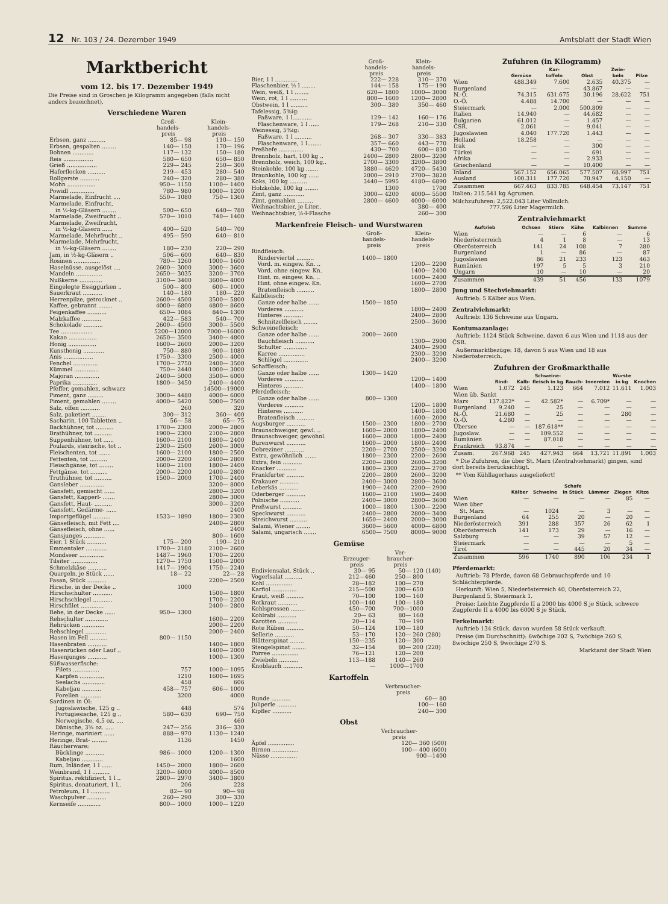12 Nr. 103 / 24. Dezember 1949 Amtsblatt der Stadt Wien
Marktbericht
vom 12. bis 17. Dezember 1949
Die Preise sind in Groschen je Kilogramm angegeben (falls nicht anders bezeichnet).
Verschiedene Waren
| | Groß- handels- preis | Klein- handels- preis |
| --- | --- | --- |
| Erbsen, ganz .......... | 85— 98 | 110— 150 |
| Erbsen, gespalten ........ | 140— 150 | 170— 196 |
| Bohnen ............ | 117— 132 | 150— 180 |
| Reis ................. | 580— 650 | 650— 850 |
| Grieß ................. | 229— 245 | 250— 300 |
| Haferflocken .......... | 219— 453 | 280— 540 |
| Rollgerste ........... | 240— 320 | 280— 380 |
| Mohn ................ | 950— 1150 | 1100— 1400 |
| Powidl .............. | 780— 980 | 1000— 1200 |
| Marmelade, Einfrucht .... | 550— 1080 | 750— 1360 |
| Marmelade, Einfrucht, | | |
| in ½-kg-Gläsern ........ | 500— 650 | 640— 780 |
| Marmelade, Zweifrucht .. | 570— 1010 | 740— 1400 |
| Marmelade, Zweifrucht, | | |
| in ½-kg-Gläsern ...... | 400— 520 | 540— 700 |
| Marmelade, Mehrfrucht .. | 495— 590 | 640— 810 |
| Marmelade, Mehrfrucht, | | |
| in ¼-kg-Gläsern ........ | 180— 230 | 220— 290 |
| Jam, in ½-kg-Gläsern .. | 506— 600 | 640— 830 |
| Rosinen ............... | 780— 1260 | 1000— 1600 |
| Haselnüsse, ausgelöst .... | 2600— 3000 | 3000— 3600 |
| Mandeln ............... | 2650— 3035 | 3200— 3700 |
| Nußkerne ............. | 3100— 3400 | 3600— 4000 |
| Eingelegte Essiggurken .. | 500— 800 | 600— 1000 |
| Sauerkraut ........... | 140— 180 | 180— 220 |
| Herrenpilze, getrocknet .. | 2600— 4500 | 3500— 5800 |
| Kaffee, gebrannt ........ | 4000— 6800 | 4800— 8600 |
| Feigenkaffee ........... | 650— 1084 | 840— 1300 |
| Malzkaffee ........... | 422— 583 | 540— 700 |
| Schokolade ........... | 2600— 4500 | 3000— 5500 |
| Tee .................. | 5200—12000 | 7000—16000 |
| Kakao ................ | 2650— 3500 | 3400— 4800 |
| Honig ................ | 1600— 2600 | 2000— 3200 |
| Kunsthonig ............ | 750— 880 | 900— 1080 |
| Anis ................. | 1750— 3300 | 2500— 4000 |
| Fenchel .............. | 1700— 2750 | 2400— 3500 |
| Kümmel .............. | 750— 2440 | 1000— 3000 |
| Majoran .............. | 2400— 5000 | 3500— 6000 |
| Paprika .............. | 1800— 3450 | 2400— 4400 |
| Pfeffer, gemahlen, schwarz | | 14500—19000 |
| Piment, ganz ......... | 3000— 4480 | 4000— 6000 |
| Piment, gemahlen ........ | 4000— 5420 | 5000— 7500 |
| Salz, offen ........... | 260 | 320 |
| Salz, paketiert ........ | 300— 312 | 360— 400 |
| Sacharin, 100 Tabletten .. | 56— 58 | 65— 75 |
| Backhühner, tot .......... | 1700— 2300 | 2000— 2800 |
| Brathühner, tot .......... | 1900— 2300 | 2100— 2800 |
| Suppenhühner, tot ...... | 1600— 2100 | 1800— 2400 |
| Poulards, steirische, tot .. | 2300— 2500 | 2600— 3000 |
| Fleischenten, tot ....... | 1600— 2100 | 1800— 2500 |
| Fettenten, tot .......... | 2000— 2200 | 2400— 2800 |
| Fleischgänse, tot ........ | 1600— 2100 | 1800— 2400 |
| Fettgänse, tot .......... | 2000— 2200 | 2400— 2800 |
| Truthühner, tot .......... | 1500— 2000 | 1700— 2400 |
| Gansleber .............. | | 3200— 8000 |
| Gansfett, gemischt ...... | | 2800— 3200 |
| Gansfett, Kapperl- ....... | | 2800— 3000 |
| Gansfett, Haut- .......... | | 3000— 3200 |
| Gansfett, Gedärme- ...... | | 2400 |
| Importgeflügel .......... | 1533— 1890 | 1800— 2300 |
| Gänsefleisch, mit Fett .... | | 2400— 2800 |
| Gänsefleisch, ohne ...... | | 2400 |
| Gansjunges ............ | | 800— 1600 |
| Eier, 1 Stück ........... | 175— 200 | 190— 210 |
| Emmentaler ............ | 1700— 2180 | 2100— 2600 |
| Mondseer .............. | 1487— 1960 | 1700— 2200 |
| Tilsiter ............... | 1270— 1750 | 1500— 2000 |
| Schmelzkäse ........... | 1417— 1904 | 1750— 2240 |
| Quargeln, je Stück ...... | 18— 22 | 22— 28 |
| Fasan, Stück ........... | | 2200— 2500 |
| Hirsche, in der Decke .. | 1000 | |
| Hirschschulter ........... | | 1500— 1800 |
| Hirschschlegel ........... | | 1700— 2200 |
| Hirschfilet ............. | | 2400— 2800 |
| Rehe, in der Decke ...... | 950— 1300 | |
| Rehschulter ............. | | 1600— 2200 |
| Rehrücken ............. | | 2000— 2200 |
| Rehschlegel ............ | | 2000— 2400 |
| Hasen im Fell .......... | 800— 1150 | |
| Hasenbraten ........... | | 1400— 1800 |
| Hasenrücken oder Lauf .. | | 1400— 2000 |
| Hasenjunges ........... | | 1000— 1300 |
| Süßwasserfische: | | |
| Filets ............... | 757 | 1000— 1095 |
| Karpfen .............. | 1210 | 1600— 1695 |
| Seelachs ............. | 458 | 606 |
| Kabeljau ........... | 458— 757 | 606— 1000 |
| Forellen ............ | 3200 | 4000 |
| Sardinen in Öl: | | |
| Jugoslawische, 125 g .. | 448 | 574 |
| Portugiesische, 125 g .. | 580— 630 | 690— 750 |
| Norwegische, 4,5 oz. .... | | 460 |
| Dänische, 3¾ oz. ..... | 247— 256 | 316— 330 |
| Heringe, mariniert ...... | 888— 970 | 1130— 1240 |
| Heringe, Brat- ......... | 1136 | 1450 |
| Räucherware: | | |
| Bücklinge ........... | 986— 1000 | 1200— 1300 |
| Kabeljau ............ | | 1600 |
| Rum, Inländer, 1 l ...... | 1450— 2000 | 1800— 2600 |
| Weinbrand, 1 l .......... | 3200— 6000 | 4000— 8500 |
| Spiritus, rektifiziert, 1 l .. | 2800— 2970 | 3400— 3800 |
| Spiritus, denaturiert, 1 l.. | 206 | 228 |
| Petroleum, 1 l ........... | 82— 90 | 90— 98 |
| Waschpulver ........... | 260— 290 | 300— 330 |
| Kernseife ............. | 800— 1000 | 1000— 1220 |
| | Groß- handels- preis | Klein- handels- preis |
| --- | --- | --- |
| Bier, 1 l ............. | 222— 228 | 310— 370 |
| Flaschenbier, ½ l ........ | 144— 158 | 175— 190 |
| Wein, weiß, 1 l ........ | 620— 1800 | 1000— 3000 |
| Wein, rot, 1 l .......... | 800— 1600 | 1200— 2800 |
| Obstwein, 1 l .......... | 300— 380 | 350— 460 |
| Tafelessig, 5%ig: | | |
| Faßware, 1 l........... | 129— 142 | 160— 176 |
| Flaschenware, 1 l ...... | 179— 268 | 210— 330 |
| Weinessig, 5%ig: | | |
| Faßware, 1 l .......... | 268— 307 | 330— 383 |
| Flaschenware, 1 l........ | 357— 660 | 443— 770 |
| Preßhefe .............. | 430— 700 | 600— 830 |
| Brennholz, hart, 100 kg .. | 2400— 2800 | 2800— 3200 |
| Brennholz, weich, 100 kg.. | 2700— 3300 | 3200— 3800 |
| Steinkohle, 100 kg ....... | 3880— 4620 | 4720— 5430 |
| Braunkohle, 100 kg ...... | 2000— 2910 | 2700— 3820 |
| Koks, 100 kg .......... | 3440— 5995 | 4180— 6890 |
| Holzkohle, 100 kg ........ | 1300 | 1700 |
| Zimt, ganz ............ | 3000— 4200 | 4000— 5500 |
| Zimt, gemahlen ......... | 2800— 4600 | 4000— 6000 |
| Weihnachtsbier, je Liter.. | | 380— 400 |
| Weihnachtsbier, ½-l-Flasche | | 260— 300 |
Markenfreie Fleisch- und Wurstwaren
| | Groß- handels- preis | Klein- handels- preis |
| --- | --- | --- |
| Rindfleisch: | | |
| Rinderviertel .......... | 1400— 1800 | |
| Vord. m. eingew. Kn. .. | | 1200— 2200 |
| Vord. ohne eingew. Kn. | | 1400— 2400 |
| Hint. m. eingew. Kn. .. | | 1600— 2400 |
| Hint. ohne eingew. Kn. | | 1600— 2700 |
| Bratenfleisch .......... | | 1800— 2800 |
| Kalbfleisch: | | |
| Ganze oder halbe ...... | 1500— 1850 | |
| Vorderes ........... | | 1800— 2400 |
| Hinteres ........... | | 2400— 2800 |
| Schnitzelfleisch ........ | | 2500— 3600 |
| Schweinefleisch: | | |
| Ganze oder halbe ...... | 2000— 2600 | |
| Bauchfleisch ........... | | 1300— 2900 |
| Schulter .............. | | 2400— 2900 |
| Karree ............... | | 2300— 3200 |
| Schlögel .............. | | 2400— 3200 |
| Schaffleisch: | | |
| Ganze oder halbe ...... | 1300— 1420 | |
| Vorderes ........... | | 1200— 1400 |
| Hinteres ........... | | 1400— 1800 |
| Pferdefleisch: | | |
| Ganze oder halbe ...... | 800— 1300 | |
| Vorderes ........... | | 1200— 1800 |
| Hinteres ........... | | 1400— 1800 |
| Bratenfleisch .......... | | 1600— 2000 |
| Augsburger ........... | 1500— 2300 | 1800— 2700 |
| Braunschweiger, gewl. .. | 1600— 2000 | 1800— 2400 |
| Braunschweiger, gewöhnl. | 1600— 2000 | 1800— 2400 |
| Burenwurst ........... | 1600— 2000 | 1800— 2400 |
| Debreziner ........... | 2200— 2700 | 2500— 3200 |
| Extra, gewöhnlich ....... | 1800— 2300 | 2200— 2600 |
| Extra, fein ........... | 2200— 2800 | 2600— 3200 |
| Knacker ........... | 1800— 2300 | 2200— 2700 |
| Frankfurter .......... | 2200— 2800 | 2600— 3200 |
| Krakauer ........... | 2400— 3000 | 2800— 3600 |
| Leberkäs ........... | 1900— 2400 | 2200— 2900 |
| Oderberger ........... | 1600— 2100 | 1900— 2400 |
| Polnische ........... | 2400— 3000 | 2800— 3600 |
| Preßwurst ........... | 1000— 1800 | 1300— 2200 |
| Speckwurst ........... | 2400— 2800 | 2800— 3400 |
| Streichwurst .......... | 1650— 2400 | 2000— 3000 |
| Salami, Wiener ........ | 3600— 5600 | 4000— 6800 |
| Salami, ungarisch ....... | 6500— 7500 | 8000— 9000 |
Gemüse
| | Erzeuger- preis | Ver- braucher- preis | |
| --- | --- | --- | --- |
| Endiviensalat, Stück .. | 30— 95 | 50— 120 | (140) |
| Vogerlsalat .......... | 212—460 | 250— 800 | |
| Kohl ............... | 28—182 | 100— 270 | |
| Karfiol .............. | 215—500 | 300— 650 | |
| Kraut, weiß .......... | 70—100 | 100— 160 | |
| Rotkraut ........... | 100—140 | 100— 180 | |
| Kohlsprossen ........ | 450—700 | 700—1000 | |
| Kohlrabi ........... | 20— 63 | 80— 160 | |
| Karotten ........... | 20—114 | 70— 190 | |
| Rote Rüben .......... | 50—124 | 100— 180 | |
| Sellerie ........... | 53—170 | 120— 260 | (280) |
| Blätterspinat ........ | 150—235 | 120— 300 | |
| Stengelspinat ........ | 32—154 | 80— 200 | (220) |
| Porree ............... | 76—121 | 120— 200 | |
| Zwiebeln ........... | 113—188 | 140— 260 | |
| Knoblauch ........... | — | 1000—1700 | |
Kartoffeln
| | Verbraucher- preis |
| --- | --- |
| Runde ........... | 60— 80 |
| Juliperle ........... | 100— 160 |
| Kipfler ........... | 240— 300 |
Obst
| | Verbraucher- preis |
| --- | --- |
| Äpfel ............... | 120— 360 (500) |
| Birnen ............... | 100— 400 (600) |
| Nüsse ............... | 900—1400 |
Zufuhren (in Kilogramm)
| | Gemüse | Kar- toffeln | Obst | Zwie- beln | Pilze |
| --- | --- | --- | --- | --- | --- |
| Wien | 488.349 | 7.600 | 2.635 | 40.375 | — |
| Burgenland | — | — | 43.867 | — | — |
| N.-Ö. | 74.315 | 631.675 | 30.196 | 28.622 | 751 |
| O.-Ö. | 4.488 | 14.700 | — | — | — |
| Steiermark | — | 2.000 | 500.809 | — | — |
| Italien | 14.940 | — | 44.682 | — | — |
| Bulgarien | 61.012 | — | 1.457 | — | — |
| ČSR. | 2.061 | — | 9.041 | — | — |
| Jugoslawien | 4.040 | 177.720 | 1.443 | — | — |
| Holland | 18.258 | — | — | — | — |
| Irak | — | — | 300 | — | — |
| Türkei | — | — | 691 | — | — |
| Afrika | — | — | 2.933 | — | — |
| Griechenland | — | — | 10.400 | — | — |
| Inland | 567.152 | 656.065 | 577.507 | 68.997 | 751 |
| Ausland | 100.311 | 177.720 | 70.947 | 4.150 | — |
| Zusammen | 667.463 | 833.785 | 648.454 | 73.147 | 751 |
Italien: 215.541 kg Agrumen.
Milchzufuhren: 2,522.043 Liter Vollmilch.
777.596 Liter Magermilch.
Zentralviehmarkt
| Auftrieb | Ochsen | Stiere | Kühe | Kalbinnen | Summe |
| --- | --- | --- | --- | --- | --- |
| Wien | — | — | 6 | — | 6 |
| Niederösterreich | 4 | 1 | 8 | — | 13 |
| Oberösterreich | 141 | 24 | 108 | 7 | 280 |
| Burgenland | 1 | — | 86 | — | 87 |
| Jugoslawien | 86 | 21 | 233 | 123 | 463 |
| Rumänien | 197 | 5 | 5 | 3 | 210 |
| Ungarn | 10 | — | 10 | — | 20 |
| Zusammen | 439 | 51 | 456 | 133 | 1079 |
Jung und Stechviehmarkt:
Auftrieb: 5 Kälber aus Wien.
Zentralviehmarkt:
Auftrieb: 136 Schweine aus Ungarn.
Kontumazanlage:
Auftrieb: 1124 Stück Schweine, davon 6 aus Wien und 1118 aus der ČSR.
Außermarktbezüge: 18, davon 5 aus Wien und 18 aus Niederösterreich.
Zufuhren der Großmarkthalle
| | Rind- | Kalb- | Schweine- fleisch in kg | Rauch- | Innereien | Würste in kg | Knochen |
| --- | --- | --- | --- | --- | --- | --- | --- |
| Wien | 1.072 | 245 | 1.123 | 664 | 7.012 | 11.611 | 1.003 |
| Wien üb. Sankt | | | | | | | |
| Marx | 137.822* | — | 42.582* | — | 6.709* | — | — |
| Burgenland | 9.240 | — | 25 | — | — | — | — |
| N.-Ö. | 21.680 | — | 25 | — | — | 280 | — |
| O.-Ö. | 4.280 | — | — | — | — | — | — |
| Übersee | — | — | 187.618** | — | — | — | — |
| Jugoslaw. | — | — | 109.552 | — | — | — | — |
| Rumänien | — | — | 87.018 | — | — | — | — |
| Frankreich | 93.874 | — | — | — | — | — | — |
| Zusam. | 267.968 | 245 | 427.943 | 664 | 13.721 | 11.891 | 1.003 |
* Die Zufuhren, die über St. Marx (Zentralviehmarkt) gingen, sind dort bereits berücksichtigt.
** Vom Kühllagerhaus ausgeliefert!
| | Kälber | Schweine | Schafe in Stück | Lämmer | Ziegen | Kitze |
| --- | --- | --- | --- | --- | --- | --- |
| Wien | — | — | — | — | 85 | — |
| Wien über | | | | | | |
| St. Marx | — | 1024 | — | 3 | — | — |
| Burgenland | 64 | 255 | 20 | — | 20 | — |
| Niederösterreich | 391 | 288 | 357 | 26 | 62 | 1 |
| Oberösterreich | 141 | 173 | 29 | — | 16 | — |
| Salzburg | — | — | 39 | 57 | 12 | — |
| Steiermark | — | — | — | — | 5 | — |
| Tirol | — | — | 445 | 20 | 34 | — |
| Zusammen | 596 | 1740 | 890 | 106 | 234 | 1 |
Pferdemarkt:
Auftrieb: 78 Pferde, davon 68 Gebrauchspferde und 10 Schlächterpferde.
Herkunft: Wien 5, Niederösterreich 40, Oberösterreich 22, Burgenland 5, Steiermark 1.
Preise: Leichte Zugpferde II a 2000 bis 4000 S je Stück, schwere Zugpferde II a 4000 bis 6000 S je Stück.
Ferkelmarkt:
Auftrieb 134 Stück, davon wurden 58 Stück verkauft.
Preise (im Durchschnitt): 6wöchige 202 S, 7wöchige 260 S, 8wöchige 250 S, 9wöchige 270 S.
Marktamt der Stadt Wien